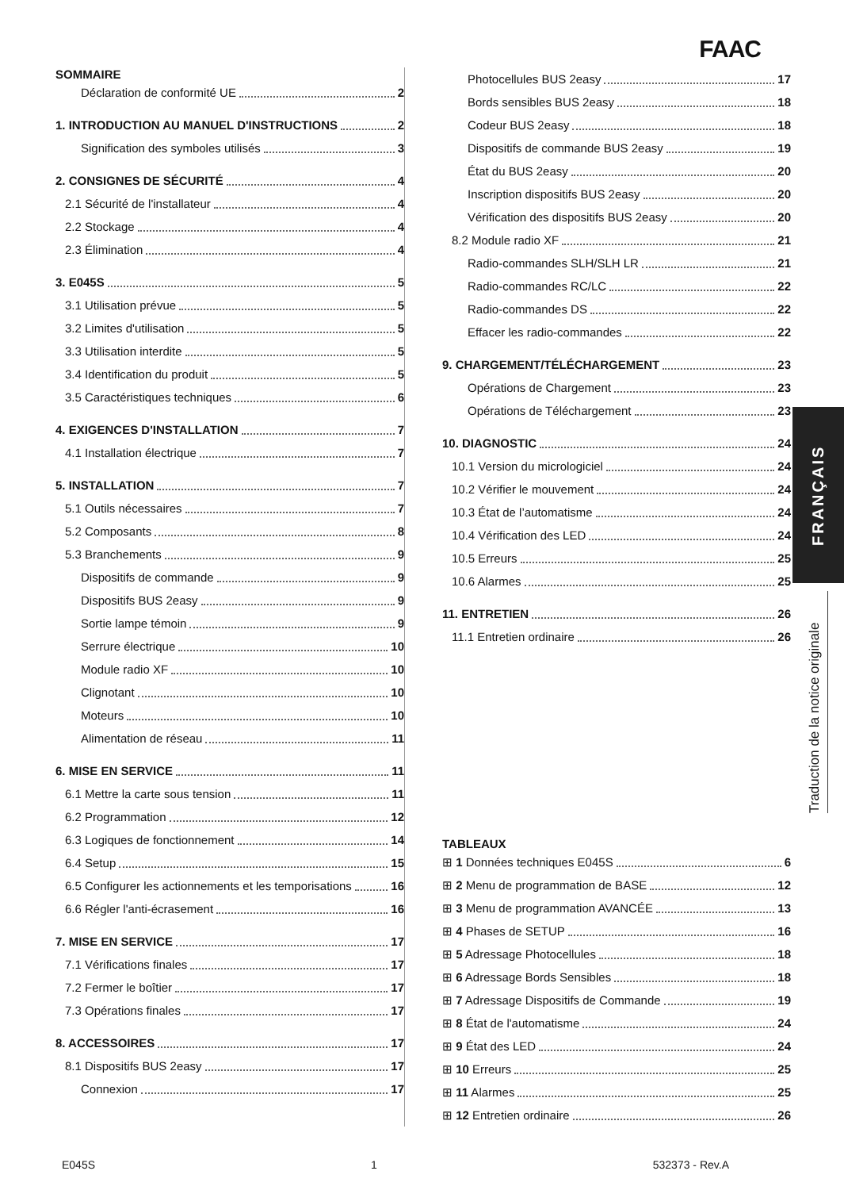FAAC
SOMMAIRE
Déclaration de conformité UE 2
1. INTRODUCTION AU MANUEL D'INSTRUCTIONS 2
Signification des symboles utilisés 3
2. CONSIGNES DE SÉCURITÉ 4
2.1 Sécurité de l'installateur 4
2.2 Stockage 4
2.3 Élimination 4
3. E045S 5
3.1 Utilisation prévue 5
3.2 Limites d'utilisation 5
3.3 Utilisation interdite 5
3.4 Identification du produit 5
3.5 Caractéristiques techniques 6
4. EXIGENCES D'INSTALLATION 7
4.1 Installation électrique 7
5. INSTALLATION 7
5.1 Outils nécessaires 7
5.2 Composants 8
5.3 Branchements 9
Dispositifs de commande 9
Dispositifs BUS 2easy 9
Sortie lampe témoin 9
Serrure électrique 10
Module radio XF 10
Clignotant 10
Moteurs 10
Alimentation de réseau 11
6. MISE EN SERVICE 11
6.1 Mettre la carte sous tension 11
6.2 Programmation 12
6.3 Logiques de fonctionnement 14
6.4 Setup 15
6.5 Configurer les actionnements et les temporisations 16
6.6 Régler l'anti-écrasement 16
7. MISE EN SERVICE 17
7.1 Vérifications finales 17
7.2 Fermer le boîtier 17
7.3 Opérations finales 17
8. ACCESSOIRES 17
8.1 Dispositifs BUS 2easy 17
Connexion 17
Photocellules BUS 2easy 17
Bords sensibles BUS 2easy 18
Codeur BUS 2easy 18
Dispositifs de commande BUS 2easy 19
État du BUS 2easy 20
Inscription dispositifs BUS 2easy 20
Vérification des dispositifs BUS 2easy 20
8.2 Module radio XF 21
Radio-commandes SLH/SLH LR 21
Radio-commandes RC/LC 22
Radio-commandes DS 22
Effacer les radio-commandes 22
9. CHARGEMENT/TÉLÉCHARGEMENT 23
Opérations de Chargement 23
Opérations de Téléchargement 23
10. DIAGNOSTIC 24
10.1 Version du micrologiciel 24
10.2 Vérifier le mouvement 24
10.3 État de l’automatisme 24
10.4 Vérification des LED 24
10.5 Erreurs 25
10.6 Alarmes 25
11. ENTRETIEN 26
11.1 Entretien ordinaire 26
TABLEAUX
⊞ 1 Données techniques E045S 6
⊞ 2 Menu de programmation de BASE 12
⊞ 3 Menu de programmation AVANCÉE 13
⊞ 4 Phases de SETUP 16
⊞ 5 Adressage Photocellules 18
⊞ 6 Adressage Bords Sensibles 18
⊞ 7 Adressage Dispositifs de Commande 19
⊞ 8 État de l'automatisme 24
⊞ 9 État des LED 24
⊞ 10 Erreurs 25
⊞ 11 Alarmes 25
⊞ 12 Entretien ordinaire 26
FRANÇAIS
Traduction de la notice originale
E045S 1 532373 - Rev.A